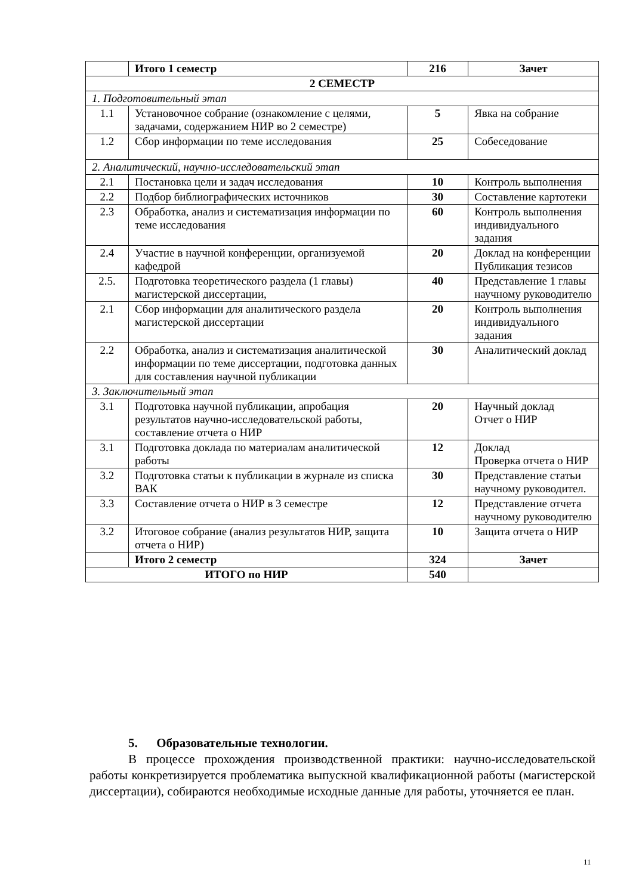| | Итого 1 семестр | 216 | Зачет |
| 2 СЕМЕСТР | | | |
| 1. Подготовительный этап | | | |
| 1.1 | Установочное собрание (ознакомление с целями, задачами, содержанием НИР во 2 семестре) | 5 | Явка на собрание |
| 1.2 | Сбор информации по теме исследования | 25 | Собеседование |
| 2. Аналитический, научно-исследовательский этап | | | |
| 2.1 | Постановка цели и задач исследования | 10 | Контроль выполнения |
| 2.2 | Подбор библиографических источников | 30 | Составление картотеки |
| 2.3 | Обработка, анализ и систематизация информации по теме исследования | 60 | Контроль выполнения индивидуального задания |
| 2.4 | Участие в научной конференции, организуемой кафедрой | 20 | Доклад на конференции Публикация тезисов |
| 2.5. | Подготовка теоретического раздела (1 главы) магистерской диссертации, | 40 | Представление 1 главы научному руководителю |
| 2.1 | Сбор информации для аналитического раздела магистерской диссертации | 20 | Контроль выполнения индивидуального задания |
| 2.2 | Обработка, анализ и систематизация аналитической информации по теме диссертации, подготовка данных для составления научной публикации | 30 | Аналитический доклад |
| 3. Заключительный этап | | | |
| 3.1 | Подготовка научной публикации, апробация результатов научно-исследовательской работы, составление отчета о НИР | 20 | Научный доклад Отчет о НИР |
| 3.1 | Подготовка доклада по материалам аналитической работы | 12 | Доклад Проверка отчета о НИР |
| 3.2 | Подготовка статьи к публикации в журнале из списка ВАК | 30 | Представление статьи научному руководител. |
| 3.3 | Составление отчета о НИР в 3 семестре | 12 | Представление отчета научному руководителю |
| 3.2 | Итоговое собрание (анализ результатов НИР, защита отчета о НИР) | 10 | Защита отчета о НИР |
| | Итого 2 семестр | 324 | Зачет |
| ИТОГО по НИР | | 540 | |
5. Образовательные технологии.
В процессе прохождения производственной практики: научно-исследовательской работы конкретизируется проблематика выпускной квалификационной работы (магистерской диссертации), собираются необходимые исходные данные для работы, уточняется ее план.
11